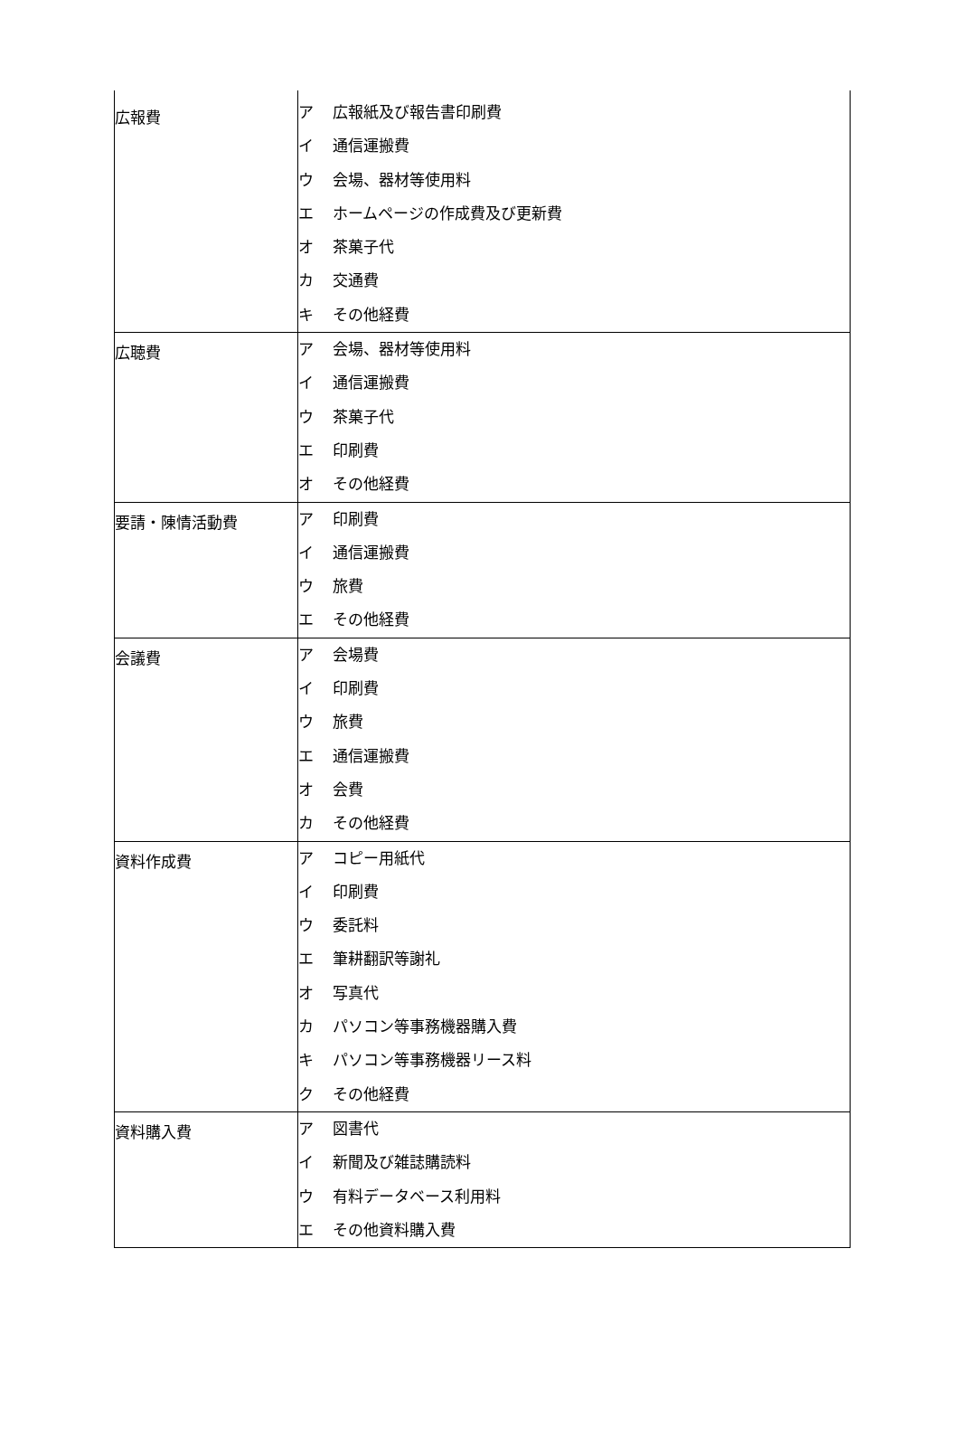| 広報費 | ア 広報紙及び報告書印刷費 イ 通信運搬費 ウ 会場、器材等使用料 エ ホームページの作成費及び更新費 オ 茶菓子代 カ 交通費 キ その他経費 |
| 広聴費 | ア 会場、器材等使用料 イ 通信運搬費 ウ 茶菓子代 エ 印刷費 オ その他経費 |
| 要請・陳情活動費 | ア 印刷費 イ 通信運搬費 ウ 旅費 エ その他経費 |
| 会議費 | ア 会場費 イ 印刷費 ウ 旅費 エ 通信運搬費 オ 会費 カ その他経費 |
| 資料作成費 | ア コピー用紙代 イ 印刷費 ウ 委託料 エ 筆耕翻訳等謝礼 オ 写真代 カ パソコン等事務機器購入費 キ パソコン等事務機器リース料 ク その他経費 |
| 資料購入費 | ア 図書代 イ 新聞及び雑誌購読料 ウ 有料データベース利用料 エ その他資料購入費 |